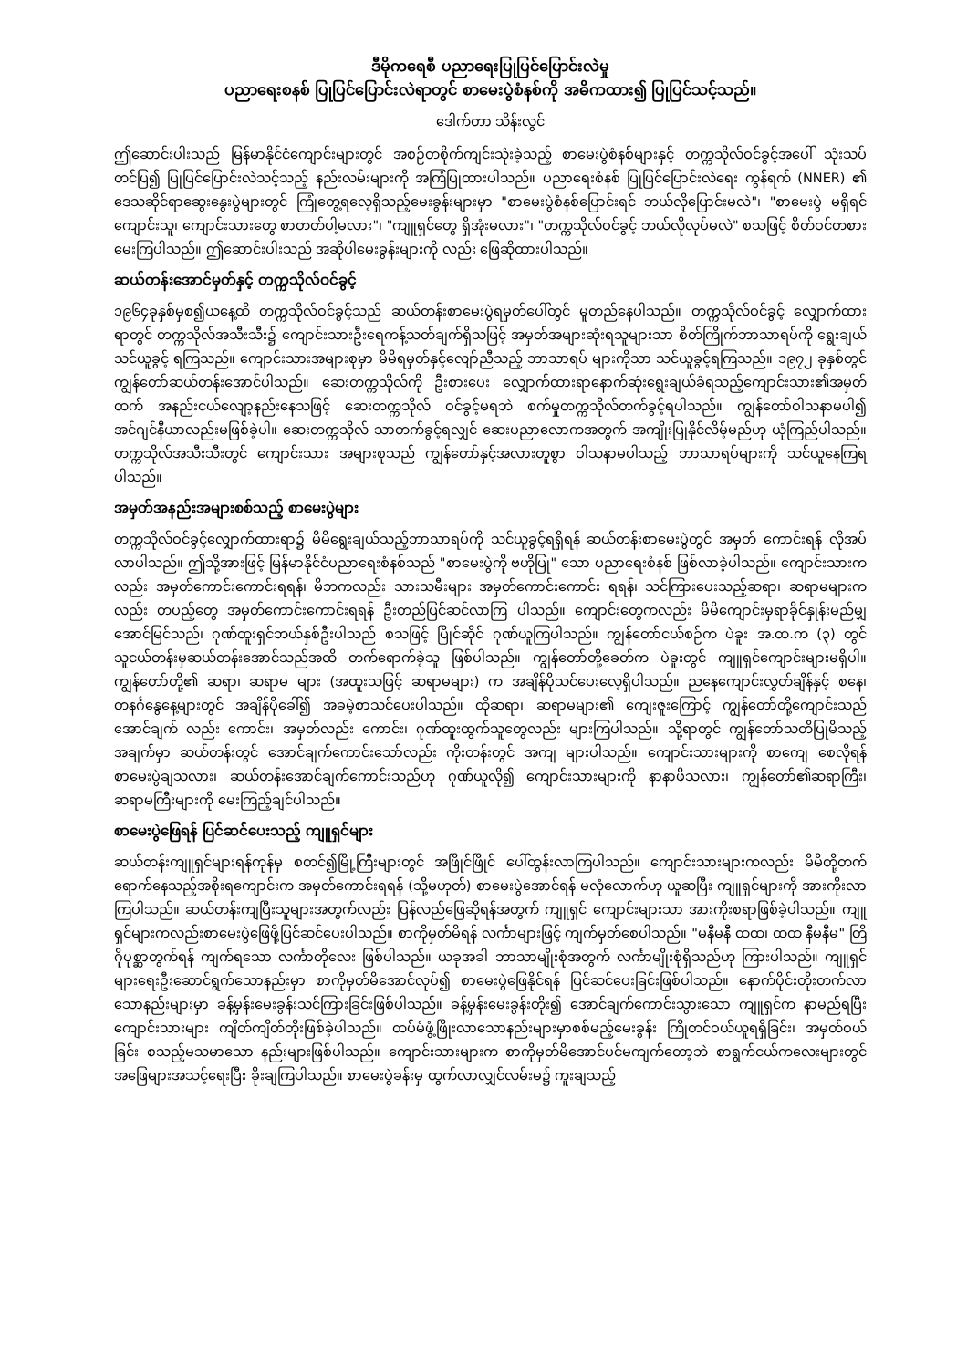ဒီမိုကရေစီ ပညာရေးပြုပြင်ပြောင်းလဲမှု
ပညာရေးစနစ် ပြုပြင်ပြောင်းလဲရာတွင် စာမေးပွဲစံနစ်ကို အဓိကထား၍ ပြုပြင်သင့်သည်။
ဒေါက်တာ သိန်းလွင်
ဤဆောင်းပါးသည် မြန်မာနိုင်ငံကျောင်းများတွင် အစဉ်တစိုက်ကျင်းသုံးခဲ့သည့် စာမေးပွဲစံနစ်များနှင့် တက္ကသိုလ်ဝင်ခွင့်အပေါ် သုံးသပ်တင်ပြ၍ ပြုပြင်ပြောင်းလဲသင့်သည့် နည်းလမ်းများကို အကြံပြုထားပါသည်။ ပညာရေးစံနစ် ပြုပြင်ပြောင်းလဲရေး ကွန်ရက် (NNER) ၏ ဒေသဆိုင်ရာဆွေးနွေးပွဲများတွင် ကြုံတွေ့ရလေ့ရှိသည့်မေးခွန်းများမှာ "စာမေးပွဲစံနစ်ပြောင်းရင် ဘယ်လိုပြောင်းမလဲ"၊ "စာမေးပွဲ မရှိရင် ကျောင်းသူ၊ ကျောင်းသားတွေ စာတတ်ပါ့မလား"၊ "ကျူရှင်တွေ ရှိအုံးမလား"၊ "တက္ကသိုလ်ဝင်ခွင့် ဘယ်လိုလုပ်မလဲ" စသဖြင့် စိတ်ဝင်တစားမေးကြပါသည်။ ဤဆောင်းပါးသည် အဆိုပါမေးခွန်းများကို လည်း ဖြေဆိုထားပါသည်။
ဆယ်တန်းအောင်မှတ်နှင့် တက္ကသိုလ်ဝင်ခွင့်
၁၉၆၄ခုနှစ်မှစ၍ယနေ့ထိ တက္ကသိုလ်ဝင်ခွင့်သည် ဆယ်တန်းစာမေးပွဲရမှတ်ပေါ်တွင် မူတည်နေပါသည်။ တက္ကသိုလ်ဝင်ခွင့် လျှောက်ထားရာတွင် တက္ကသိုလ်အသီးသီး၌ ကျောင်းသားဦးရေကန့်သတ်ချက်ရှိသဖြင့် အမှတ်အများဆုံးရသူများသာ စိတ်ကြိုက်ဘာသာရပ်ကို ရွေးချယ်သင်ယူခွင့် ရကြသည်။ ကျောင်းသားအများစုမှာ မိမိရမှတ်နှင့်လျော်ညီသည့် ဘာသာရပ် များကိုသာ သင်ယူခွင့်ရကြသည်။ ၁၉၇၂ ခုနှစ်တွင် ကျွန်တော်ဆယ်တန်းအောင်ပါသည်။ ဆေးတက္ကသိုလ်ကို ဦးစားပေး လျှောက်ထားရာနောက်ဆုံးရွေးချယ်ခံရသည့်ကျောင်းသား၏အမှတ်ထက် အနည်းငယ်လျော့နည်းနေသဖြင့် ဆေးတက္ကသိုလ် ဝင်ခွင့်မရဘဲ စက်မှုတက္ကသိုလ်တက်ခွင့်ရပါသည်။ ကျွန်တော်ဝါသနာမပါ၍ အင်ဂျင်နီယာလည်းမဖြစ်ခဲ့ပါ။ ဆေးတက္ကသိုလ် သာတက်ခွင့်ရလျှင် ဆေးပညာလောကအတွက် အကျိုးပြုနိုင်လိမ့်မည်ဟု ယုံကြည်ပါသည်။ တက္ကသိုလ်အသီးသီးတွင် ကျောင်းသား အများစုသည် ကျွန်တော်နှင့်အလားတူစွာ ဝါသနာမပါသည့် ဘာသာရပ်များကို သင်ယူနေကြရပါသည်။
အမှတ်အနည်းအများစစ်သည့် စာမေးပွဲများ
တက္ကသိုလ်ဝင်ခွင့်လျှောက်ထားရာ၌ မိမိရွေးချယ်သည့်ဘာသာရပ်ကို သင်ယူခွင့်ရရှိရန် ဆယ်တန်းစာမေးပွဲတွင် အမှတ် ကောင်းရန် လိုအပ်လာပါသည်။ ဤသို့အားဖြင့် မြန်မာနိုင်ငံပညာရေးစံနစ်သည် "စာမေးပွဲကို ဗဟိုပြု" သော ပညာရေးစံနစ် ဖြစ်လာခဲ့ပါသည်။ ကျောင်းသားကလည်း အမှတ်ကောင်းကောင်းရရန်၊ မိဘကလည်း သားသမီးများ အမှတ်ကောင်းကောင်း ရရန်၊ သင်ကြားပေးသည့်ဆရာ၊ ဆရာမများကလည်း တပည့်တွေ အမှတ်ကောင်းကောင်းရရန် ဦးတည်ပြင်ဆင်လာကြ ပါသည်။ ကျောင်းတွေကလည်း မိမိကျောင်းမှရာခိုင်နှုန်းမည်မျှအောင်မြင်သည်၊ ဂုဏ်ထူးရှင်ဘယ်နှစ်ဦးပါသည် စသဖြင့် ပြိုင်ဆိုင် ဂုဏ်ယူကြပါသည်။ ကျွန်တော်ငယ်စဉ်က ပဲခူး အ.ထ.က (၃) တွင် သူငယ်တန်းမှဆယ်တန်းအောင်သည်အထိ တက်ရောက်ခဲ့သူ ဖြစ်ပါသည်။ ကျွန်တော်တို့ခေတ်က ပဲခူးတွင် ကျူရှင်ကျောင်းများမရှိပါ။ ကျွန်တော်တို့၏ ဆရာ၊ ဆရာမ များ (အထူးသဖြင့် ဆရာမများ) က အချိန်ပိုသင်ပေးလေ့ရှိပါသည်။ ညနေကျောင်းလွှတ်ချိန်နှင့် စနေ၊ တနင်္ဂနွေနေ့များတွင် အချိန်ပိုခေါ်၍ အခမဲ့စာသင်ပေးပါသည်။ ထိုဆရာ၊ ဆရာမများ၏ ကျေးဇူးကြောင့် ကျွန်တော်တို့ကျောင်းသည် အောင်ချက် လည်း ကောင်း၊ အမှတ်လည်း ကောင်း၊ ဂုဏ်ထူးထွက်သူတွေလည်း များကြပါသည်။ သို့ရာတွင် ကျွန်တော်သတိပြုမိသည့် အချက်မှာ ဆယ်တန်းတွင် အောင်ချက်ကောင်းသော်လည်း ကိုးတန်းတွင် အကျ များပါသည်။ ကျောင်းသားများကို စာကျေ စေလိုရန် စာမေးပွဲချသလား၊ ဆယ်တန်းအောင်ချက်ကောင်းသည်ဟု ဂုဏ်ယူလို၍ ကျောင်းသားများကို နာနာဖိသလား၊ ကျွန်တော်၏ဆရာကြီး၊ ဆရာမကြီးများကို မေးကြည့်ချင်ပါသည်။
စာမေးပွဲဖြေရန် ပြင်ဆင်ပေးသည့် ကျူရှင်များ
ဆယ်တန်းကျူရှင်များရန်ကုန်မှ စတင်၍မြို့ကြီးများတွင် အဖြိုင်ဖြိုင် ပေါ်ထွန်းလာကြပါသည်။ ကျောင်းသားများကလည်း မိမိတို့တက်ရောက်နေသည့်အစိုးရကျောင်းက အမှတ်ကောင်းရရန် (သို့မဟုတ်) စာမေးပွဲအောင်ရန် မလုံလောက်ဟု ယူဆပြီး ကျူရှင်များကို အားကိုးလာကြပါသည်။ ဆယ်တန်းကျပြီးသူများအတွက်လည်း ပြန်လည်ဖြေဆိုရန်အတွက် ကျူရှင် ကျောင်းများသာ အားကိုးစရာဖြစ်ခဲ့ပါသည်။ ကျူရှင်များကလည်းစာမေးပွဲဖြေဖို့ပြင်ဆင်ပေးပါသည်။ စာကိုမှတ်မိရန် လင်္ကာများဖြင့် ကျက်မှတ်စေပါသည်။ "မနီမနီ ထထ၊ ထထ နီမနီမ" တြိဂိုပုစ္ဆာတွက်ရန် ကျက်ရသော လင်္ကာတိုလေး ဖြစ်ပါသည်။ ယခုအခါ ဘာသာမျိုးစုံအတွက် လင်္ကာမျိုးစုံရှိသည်ဟု ကြားပါသည်။ ကျူရှင်များရေးဦးဆောင်ရွက်သောနည်းမှာ စာကိုမှတ်မိအောင်လုပ်၍ စာမေးပွဲဖြေနိုင်ရန် ပြင်ဆင်ပေးခြင်းဖြစ်ပါသည်။ နောက်ပိုင်းတိုးတက်လာသောနည်းများမှာ ခန့်မှန်းမေးခွန်းသင်ကြားခြင်းဖြစ်ပါသည်။ ခန့်မှန်းမေးခွန်းတိုး၍ အောင်ချက်ကောင်းသွားသော ကျူရှင်က နာမည်ရပြီး ကျောင်းသားများ ကျိတ်ကျိတ်တိုးဖြစ်ခဲ့ပါသည်။ ထပ်မံဖွံ့ဖြိုးလာသောနည်းများမှာစစ်မည့်မေးခွန်း ကြိုတင်ဝယ်ယူရရှိခြင်း၊ အမှတ်ဝယ်ခြင်း စသည့်မသမာသော နည်းများဖြစ်ပါသည်။ ကျောင်းသားများက စာကိုမှတ်မိအောင်ပင်မကျက်တော့ဘဲ စာရွက်ငယ်ကလေးများတွင် အဖြေများအသင့်ရေးပြီး ခိုးချကြပါသည်။ စာမေးပွဲခန်းမှ ထွက်လာလျှင်လမ်းမ၌ ကူးချသည့်